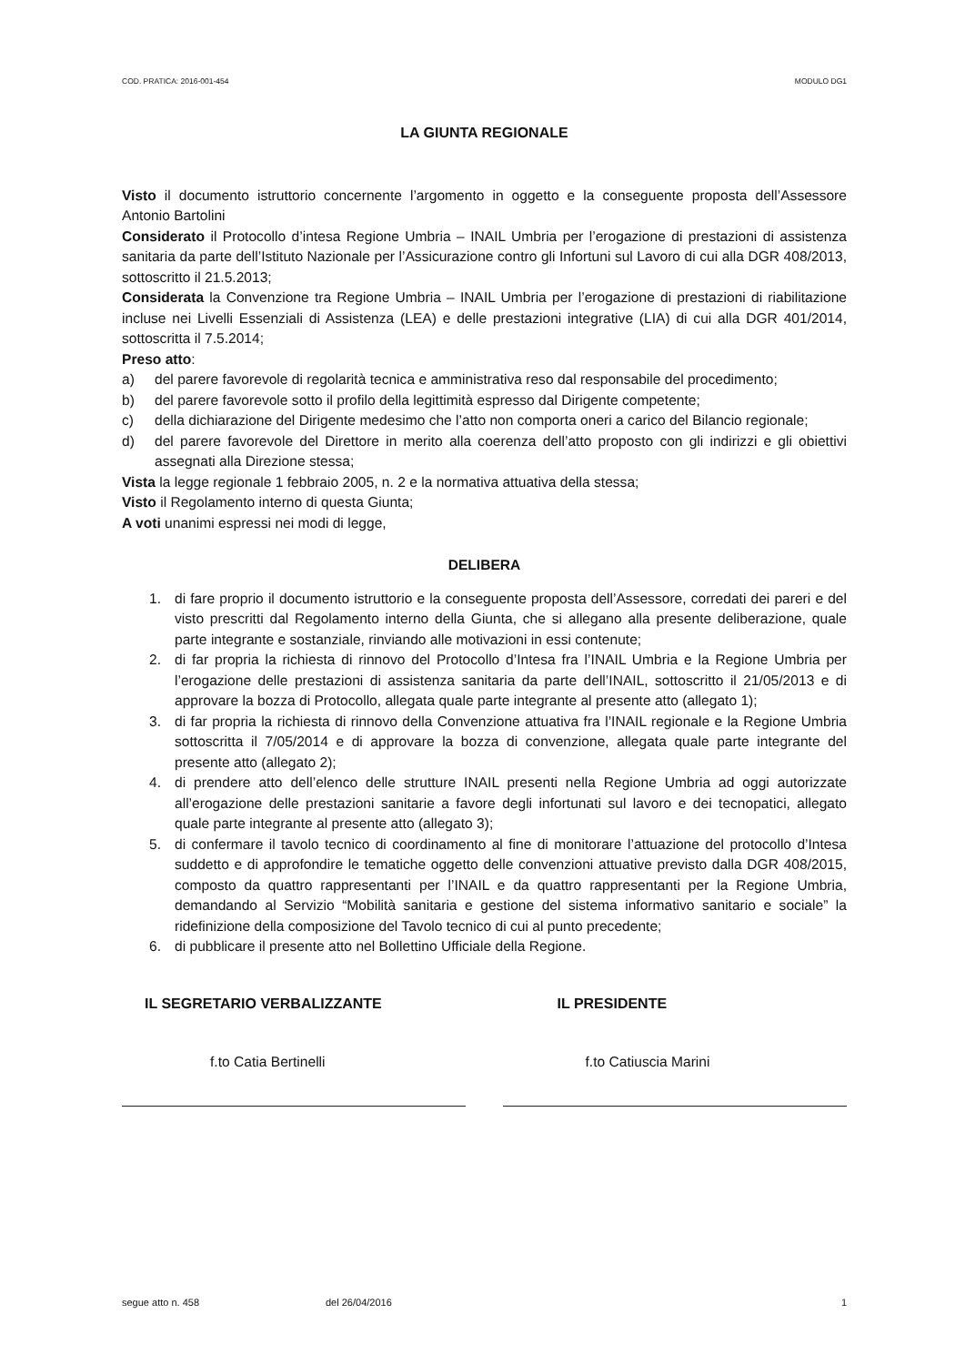COD. PRATICA: 2016-001-454 MODULO DG1
LA GIUNTA REGIONALE
Visto il documento istruttorio concernente l’argomento in oggetto e la conseguente proposta dell’Assessore Antonio Bartolini
Considerato il Protocollo d’intesa Regione Umbria – INAIL Umbria per l’erogazione di prestazioni di assistenza sanitaria da parte dell’Istituto Nazionale per l’Assicurazione contro gli Infortuni sul Lavoro di cui alla DGR 408/2013, sottoscritto il 21.5.2013;
Considerata la Convenzione tra Regione Umbria – INAIL Umbria per l’erogazione di prestazioni di riabilitazione incluse nei Livelli Essenziali di Assistenza (LEA) e delle prestazioni integrative (LIA) di cui alla DGR 401/2014, sottoscritta il 7.5.2014;
Preso atto:
a) del parere favorevole di regolarità tecnica e amministrativa reso dal responsabile del procedimento;
b) del parere favorevole sotto il profilo della legittimità espresso dal Dirigente competente;
c) della dichiarazione del Dirigente medesimo che l’atto non comporta oneri a carico del Bilancio regionale;
d) del parere favorevole del Direttore in merito alla coerenza dell’atto proposto con gli indirizzi e gli obiettivi assegnati alla Direzione stessa;
Vista la legge regionale 1 febbraio 2005, n. 2 e la normativa attuativa della stessa;
Visto il Regolamento interno di questa Giunta;
A voti unanimi espressi nei modi di legge,
DELIBERA
1. di fare proprio il documento istruttorio e la conseguente proposta dell’Assessore, corredati dei pareri e del visto prescritti dal Regolamento interno della Giunta, che si allegano alla presente deliberazione, quale parte integrante e sostanziale, rinviando alle motivazioni in essi contenute;
2. di far propria la richiesta di rinnovo del Protocollo d’Intesa fra l’INAIL Umbria e la Regione Umbria per l’erogazione delle prestazioni di assistenza sanitaria da parte dell’INAIL, sottoscritto il 21/05/2013 e di approvare la bozza di Protocollo, allegata quale parte integrante al presente atto (allegato 1);
3. di far propria la richiesta di rinnovo della Convenzione attuativa fra l’INAIL regionale e la Regione Umbria sottoscritta il 7/05/2014 e di approvare la bozza di convenzione, allegata quale parte integrante del presente atto (allegato 2);
4. di prendere atto dell’elenco delle strutture INAIL presenti nella Regione Umbria ad oggi autorizzate all’erogazione delle prestazioni sanitarie a favore degli infortunati sul lavoro e dei tecnopatici, allegato quale parte integrante al presente atto (allegato 3);
5. di confermare il tavolo tecnico di coordinamento al fine di monitorare l’attuazione del protocollo d’Intesa suddetto e di approfondire le tematiche oggetto delle convenzioni attuative previsto dalla DGR 408/2015, composto da quattro rappresentanti per l’INAIL e da quattro rappresentanti per la Regione Umbria, demandando al Servizio “Mobilità sanitaria e gestione del sistema informativo sanitario e sociale” la ridefinizione della composizione del Tavolo tecnico di cui al punto precedente;
6. di pubblicare il presente atto nel Bollettino Ufficiale della Regione.
IL SEGRETARIO VERBALIZZANTE IL PRESIDENTE
f.to Catia Bertinelli f.to Catiuscia Marini
segue atto n. 458 del 26/04/2016 1